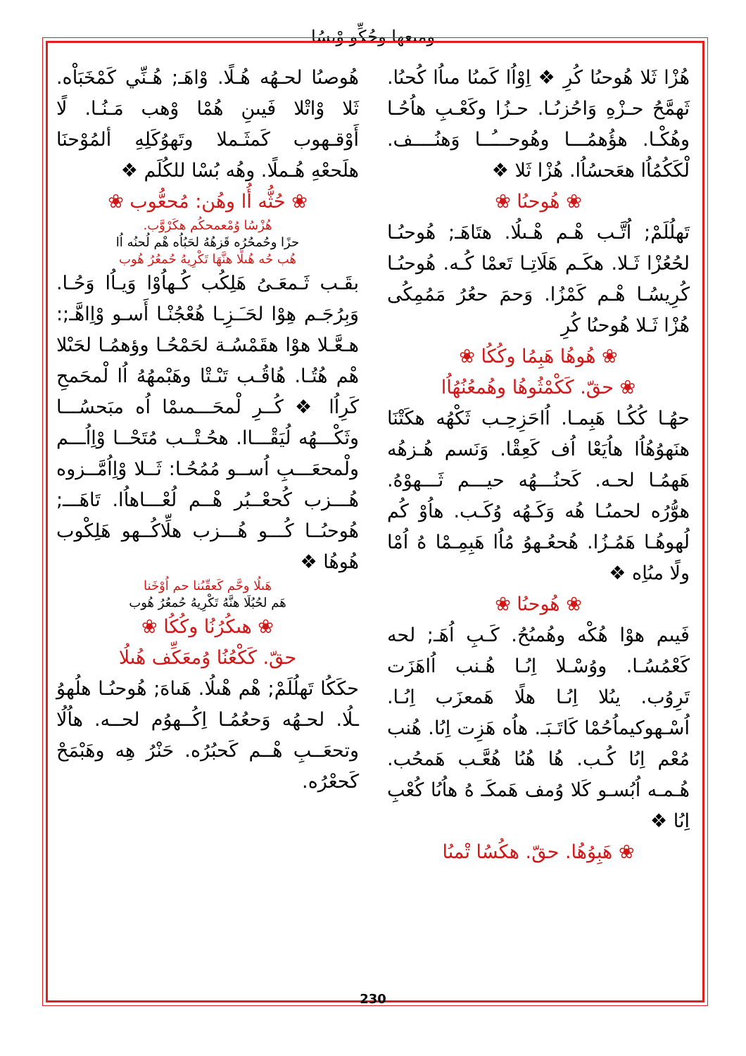ومىعھا وحُكِّو وْىسُا
هُوصىُا لحـهُه هُـلًا. وْاهَـ; هُـنِّي كَمْخَبَاْه. ثَلا وْاتْلا فَيىنِ هُمْا وْهب مَـنُـا. لًا أَوْقـهوب كَمثَـملا وتَهوُكَلِهِ ألمُوْحنَا هلَحعْهِ هُـملًا. وهُه بُسْا للكُلَم ❖
❀ حُثُّه أُا وهُن: مُحعُّوب ❀
هُزْسُا وُمْعمحكُم هكَرْوَّب.
حزًا وحُمحُرُه قَزهُهُ لحَبُاُه هْم لُحنُه اُا
هُب حُه هُىلًا هنَّهَا تَكْرِيهُ حُمعُرُ هُوب
بقَـب ثَـمعَـىُ هَلِكُب كُـهاُوْا وَيـاُا وَحُـا. وَبِرُجَـم هِوْا لحَـَـزِـا هُعْجُنْـا أَسـو وْاِاهَّـ;: هـعَّـلا هوْا هقَمْسُـة لحَمْحُـا وؤهمُـا لحَىْلا هْم هُتُـا. هُاقُـب تَىْـتْا وهَبْمهُهُ اُا لْمحَمحِ كَرِاُا ❖ كُــرِ لْمحَـــمىمْا اُه مبَحسُـــا وثَكْـــهُه لُيَقْـــاا. هحُـتْــب مُتَحْــا وْاِاُـــم ولْمحعَـــبِ اُســو مُمُحُـا: ثَــلا وْاِاُمَّــزوه هُـــزب كُحعْــبُر هْــم لُعْـــاهاُا. تَاهَـــ; هُوحىُــا كُـــو هُـــزب هلِّاكُــهو هَلِكْوب هُوهُا ❖
هَىلُا وحَّم كَعقّىُنا حم اُوْخَنا
هَم لحُبُلَا هنَّهُ تَكْرِيهُ حُمعُرُ هُوب
❀ هىكُرُنُا وكُكُا ❀
حقّ. كَكْعُنُا وُمعَكِّف هُىلُا
حكَكُا تَهلُلَمْ; هْم هْىلُا. هَىاهَ; هُوحىُـا هلُهوُ ـلُا. لحـهُه وَحعُمُـا اِكُــهوُم لحــه. هاُلُا وتحعَــبِ هْــم كَحبُرُه. حَنْرُ هِه وهَبْمَحْ كَحعْرُه.
هُزْا ثَلا هُوحىُا كُرِ ❖ اِوْاُا كَمىُا مىاُا كُحىُا. ثَهمَّحُ حـزْهِ وَاحُزىُـا. حـزُا وكَعْـبِ هاُحُـا وهُكْـا. هؤُهمُـــا وهُوحـــُــا وَهنُــــف. لْكَكُمُاُا هعَحسُاُا. هُزْا ثَلا ❖
❀ هُوحىُا ❀
تَهلُلَمْ; اُتَّـب هْـم هْـىلُا. هتَاهَـ; هُوحىُـا لحُعُزْا ثَـلا. هكَـم هَلَاتِـا تَعمْا كُـه. هُوحىُـا كُرِيسُـا هْـم كَمْزُا. وَحمَ حعُرُ مَمُمِكُى هُزْا ثَـلا هُوحىُا كُرِ
❀ هُوهُا هَبِمُا وكُكُا ❀
❀ حقّ. كَكْمْثُوهُا وهُمعُنُهُاُا
حهُـا كُكُـا هَبِمـا. اُاحَزِحِـب ثَكْهُه هكَتْنَا هنَهوُهُاُا هاُيَعْا اُف كَعِقْا. وَنَسم هُـزهُه هَهمُـا لحـه. كَحنُـــهُه حيـــم ثَـــهوْهُ. هوُّرُه لحمىُـا هُه وَكَـهُه وُكَـب. هاُوْ كُم لُهوهُـا هَمُـزُا. هُحعُـهوُ مُاُا هَبِمِـمْا هُ اُمْا ولًا مىُاِه ❖
❀ هُوحىُا ❀
فَيىم هوْا هُكْه وهُمىُحُ. كَـبِ اُهَـ; لحه كَعْمُسُـا. ووُسْـلا اِىُـا هُـنب اُاهَزَت تَرِوُب. يىُلا اِىُـا هلًا هَمعزَب اِىُـا. اُسْـهوكيماُحُمْا كَاتَـبَـ. هاُه هَزِت اِىُا. هُنب مُعْم اِىُا كُـب. هُا هُىُا هُعَّـب هَمحُب. هُـمـه اُبُسـو كَلا وُمف هَمكَـ هُ هاُىُا كُعْبِ اِىُا ❖
❀ هَبِوُهُا. حقّ. هكُسُا تْمىُا
230